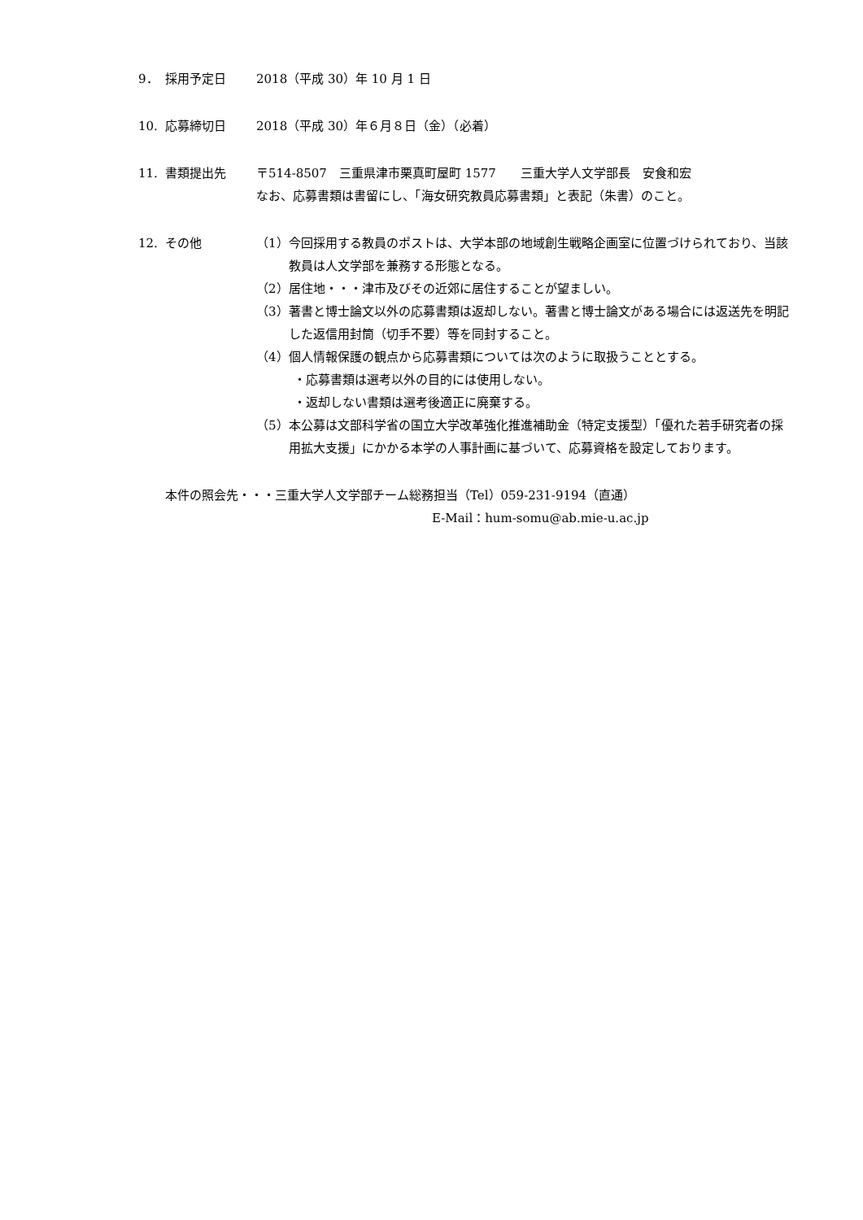9． 採用予定日 2018（平成 30）年 10 月 1 日
10. 応募締切日 2018（平成 30）年６月８日（金）（必着）
11. 書類提出先 〒514-8507　三重県津市栗真町屋町 1577　　三重大学人文学部長　安食和宏
なお、応募書類は書留にし、「海女研究教員応募書類」と表記（朱書）のこと。
12. その他 （1）今回採用する教員のポストは、大学本部の地域創生戦略企画室に位置づけられており、当該教員は人文学部を兼務する形態となる。
（2）居住地・・・津市及びその近郊に居住することが望ましい。
（3）著書と博士論文以外の応募書類は返却しない。著書と博士論文がある場合には返送先を明記した返信用封筒（切手不要）等を同封すること。
（4）個人情報保護の観点から応募書類については次のように取扱うこととする。
・応募書類は選考以外の目的には使用しない。
・返却しない書類は選考後適正に廃棄する。
（5）本公募は文部科学省の国立大学改革強化推進補助金（特定支援型）「優れた若手研究者の採用拡大支援」にかかる本学の人事計画に基づいて、応募資格を設定しております。
本件の照会先・・・三重大学人文学部チーム総務担当（Tel）059-231-9194（直通）
E-Mail：hum-somu@ab.mie-u.ac.jp